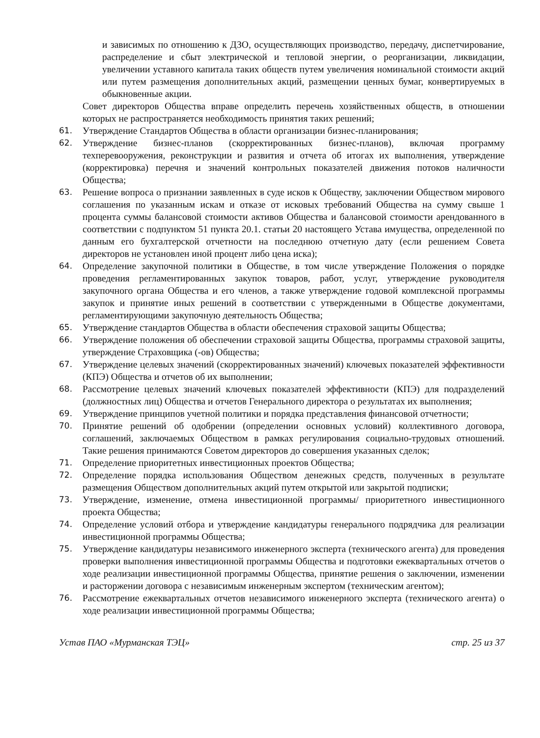и зависимых по отношению к ДЗО, осуществляющих производство, передачу, диспетчирование, распределение и сбыт электрической и тепловой энергии, о реорганизации, ликвидации, увеличении уставного капитала таких обществ путем увеличения номинальной стоимости акций или путем размещения дополнительных акций, размещении ценных бумаг, конвертируемых в обыкновенные акции.
Совет директоров Общества вправе определить перечень хозяйственных обществ, в отношении которых не распространяется необходимость принятия таких решений;
61. Утверждение Стандартов Общества в области организации бизнес-планирования;
62. Утверждение бизнес-планов (скорректированных бизнес-планов), включая программу техперевооружения, реконструкции и развития и отчета об итогах их выполнения, утверждение (корректировка) перечня и значений контрольных показателей движения потоков наличности Общества;
63. Решение вопроса о признании заявленных в суде исков к Обществу, заключении Обществом мирового соглашения по указанным искам и отказе от исковых требований Общества на сумму свыше 1 процента суммы балансовой стоимости активов Общества и балансовой стоимости арендованного в соответствии с подпунктом 51 пункта 20.1. статьи 20 настоящего Устава имущества, определенной по данным его бухгалтерской отчетности на последнюю отчетную дату (если решением Совета директоров не установлен иной процент либо цена иска);
64. Определение закупочной политики в Обществе, в том числе утверждение Положения о порядке проведения регламентированных закупок товаров, работ, услуг, утверждение руководителя закупочного органа Общества и его членов, а также утверждение годовой комплексной программы закупок и принятие иных решений в соответствии с утвержденными в Обществе документами, регламентирующими закупочную деятельность Общества;
65. Утверждение стандартов Общества в области обеспечения страховой защиты Общества;
66. Утверждение положения об обеспечении страховой защиты Общества, программы страховой защиты, утверждение Страховщика (-ов) Общества;
67. Утверждение целевых значений (скорректированных значений) ключевых показателей эффективности (КПЭ) Общества и отчетов об их выполнении;
68. Рассмотрение целевых значений ключевых показателей эффективности (КПЭ) для подразделений (должностных лиц) Общества и отчетов Генерального директора о результатах их выполнения;
69. Утверждение принципов учетной политики и порядка представления финансовой отчетности;
70. Принятие решений об одобрении (определении основных условий) коллективного договора, соглашений, заключаемых Обществом в рамках регулирования социально-трудовых отношений. Такие решения принимаются Советом директоров до совершения указанных сделок;
71. Определение приоритетных инвестиционных проектов Общества;
72. Определение порядка использования Обществом денежных средств, полученных в результате размещения Обществом дополнительных акций путем открытой или закрытой подписки;
73. Утверждение, изменение, отмена инвестиционной программы/ приоритетного инвестиционного проекта Общества;
74. Определение условий отбора и утверждение кандидатуры генерального подрядчика для реализации инвестиционной программы Общества;
75. Утверждение кандидатуры независимого инженерного эксперта (технического агента) для проведения проверки выполнения инвестиционной программы Общества и подготовки ежеквартальных отчетов о ходе реализации инвестиционной программы Общества, принятие решения о заключении, изменении и расторжении договора с независимым инженерным экспертом (техническим агентом);
76. Рассмотрение ежеквартальных отчетов независимого инженерного эксперта (технического агента) о ходе реализации инвестиционной программы Общества;
Устав ПАО «Мурманская ТЭЦ» стр. 25 из 37